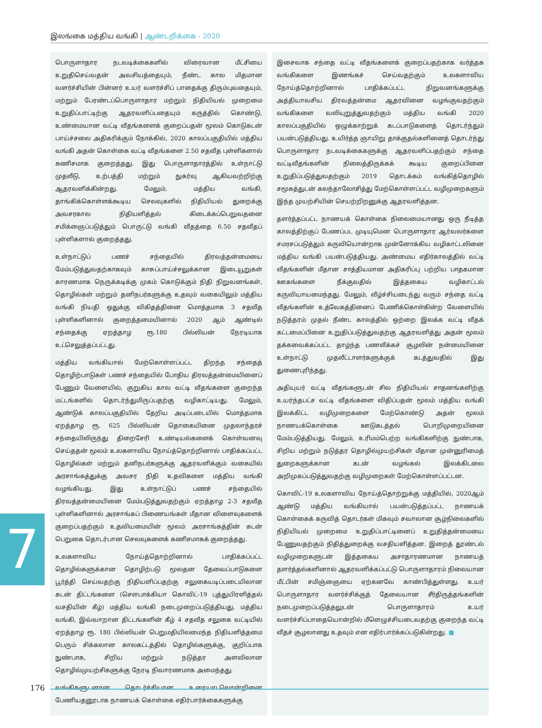இலங்கை மத்திய வங்கி | ஆண்டறிக்கை - 2020
பொருளாதார நடவடிக்கைகளில் விரைவான மீட்சியை உறுதிசெய்வதன் அவசியத்தையும், நீண்ட கால மிதமான வளர்ச்சியின் பின்னர் உயர் வளர்ச்சிப் பாதைக்கு திரும்புவதையும், மற்றும் பேரண்டப்பொருளாதார மற்றும் நிதியியல் முறைமை உறுதிப்பாட்டிற்கு ஆதரவளிப்பதையும் கருத்தில் கொண்டு, உண்மையான வட்டி வீதங்களைக் குறைப்பதன் மூலம் கொடுகடன் பாய்ச்சலை அதிகரிக்கும் நோக்கில், 2020 காலப்பகுதியில் மத்திய வங்கி அதன் கொள்கை வட்டி வீதங்களை 2.50 சதவீத புள்ளிகளால் கணிசமாக குறைத்தது. இது பொருளாதாரத்தில் உள்நாட்டு முதலீடு, உற்பத்தி மற்றும் நுகர்வு ஆகியவற்றிற்கு ஆதரவளிக்கின்றது. மேலும், மத்திய வங்கி, தாங்கிக்கொள்ளக்கூடிய செலவுகளில் நிதியியல் துறைக்கு அவசரகால நிதியளித்தல் கிடைக்கப்பெறுவதனை சமிக்ஞைப்படுத்தும் பொருட்டு வங்கி வீதத்தை 6.50 சதவீதப் புள்ளிகளால் குறைத்தது.
உள்நாட்டுப் பணச் சந்தையில் திரவத்தன்மையை மேம்படுத்துவதற்காகவும் காசுப்பாய்ச்சலுக்கான இடையூறுகள் காரணமாக நெருக்கடிக்கு முகம் கொடுக்கும் நிதி நிறுவனங்கள், தொழில்கள் மற்றும் தனிநபர்களுக்கு உதவும் வகையிலும் மத்திய வங்கி நியதி ஒதுக்கு விகிதத்தினை மொத்தமாக 3 சதவீத புள்ளிகளினால் குறைத்தமையினால் 2020 ஆம் ஆண்டில் சந்தைக்கு ஏறத்தாழ ரூ.180 பில்லியன் நேரடியாக உட்செலுத்தப்பட்டது.
மத்திய வங்கியால் மேற்கொள்ளப்பட்ட திறந்த சந்தைத் தொழிற்பாடுகள் பணச் சந்தையில் போதிய திரவத்தன்மையினைப் பேணும் வேளையில், குறுகிய கால வட்டி வீதங்களை குறைந்த மட்டங்களில் தொடர்ந்துமிருப்பதற்கு வழிகாட்டியது. மேலும், ஆண்டுக் காலப்பகுதியில் தேறிய அடிப்படையில் மொத்தமாக ஏறத்தாழ ரூ. 625 பில்லியன் தொகையினை முதலாந்தரச் சந்தையிலிருந்து திறைசேரி உண்டியல்களைக் கொள்வனவு செய்ததன் மூலம் உலகளாவிய நோய்த்தொற்றினால் பாதிக்கப்பட்ட தொழில்கள் மற்றும் தனிநபர்களுக்கு ஆதரவளிக்கும் வகையில் அரசாங்கத்துக்கு அவசர நிதி உதவிகளை மத்திய வங்கி வழங்கியது. இது உள்நாட்டுப் பணச் சந்தையில் திரவத்தன்மையினை மேம்படுத்துவதற்கும் ஏறத்தாழ 2-3 சதவீத புள்ளிகளினால் அரசாங்கப் பிணையங்கள் மீதான விளைவுகளைக் குறைப்பதற்கும் உதவியமையின் மூலம் அரசாங்கத்தின் கடன் பெறுகை தொடர்பான செலவுகளைக் கணிசமாகக் குறைத்தது.
உலகளாவிய நோய்த்தொற்றினால் பாதிக்கப்பட்ட தொழில்களுக்கான தொழிற்படு மூலதன தேவைப்பாடுகளை பூர்த்தி செய்வதற்கு நிதியளிப்பதற்கு சலுகையடிப்படையிலான கடன் திட்டங்களை (சௌபாக்கியா கொவிட்-19 புத்துயிரளித்தல் வசதியின் கீழ்) மத்திய வங்கி நடைமுறைப்படுத்தியது. மத்திய வங்கி, இவ்வாறான திட்டங்களின் கீழ் 4 சதவீத சலுகை வட்டியில் ஏறத்தாழ ரூ. 180 பில்லியன் பெறுமதியிலமைந்த நிதியளித்தமை பெரும் சிக்கலான காலகட்டத்தில் தொழில்களுக்கு, குறிப்பாக நுண்பாக, சிறிய மற்றும் நடுத்தர அளவிலான தொழில்முயற்சிகளுக்கு நேரடி நிவாரணமாக அமைந்தது.
வங்கிகளுடனான தொடர்ச்சியான உரையாடலொன்றினை பேணியதனூடாக நாணயக் கொள்கை எதிர்பார்க்கைகளுக்கு
இசைவாக சந்தை வட்டி வீதங்களைக் குறைப்பதற்காக வர்த்தக வங்கிகளை இணங்கச் செய்வதற்கும் உலகளாவிய நோய்த்தொற்றினால் பாதிக்கப்பட்ட நிறுவனங்களுக்கு அத்தியாவசிய திரவத்தன்மை ஆதரவினை வழங்குவதற்கும் வங்கிகளை வலியுறுத்துவதற்கும் மத்திய வங்கி 2020 காலப்பகுதியில் ஒழுக்காற்றுக் கடப்பாடுகளைத் தொடர்ந்தும் பயன்படுத்தியது. உயிர்த்த ஞாயிறு தாக்குதல்களினைத் தொடர்ந்து பொருளாதார நடவடிக்கைகளுக்கு ஆதரவளிப்பதற்கும் சந்தை வட்டிவீதங்களின் நிலைத்திருக்கக் கூடிய குறைப்பினை உறுதிப்படுத்துவதற்கும் 2019 தொடக்கம் வங்கித்தொழில் சமூகத்துடன் கலந்தாலோசித்து மேற்கொள்ளப்பட்ட வழிமுறைகளும் இந்த முயற்சியின் செயற்றிறனுக்கு ஆதரவளித்தன.
தளர்த்தப்பட்ட நாணயக் கொள்கை நிலைமையானது ஒரு நீடித்த காலத்திற்குப் பேணப்பட முடியுமென பொருளாதார ஆர்வலர்களை சமரசப்படுத்தும் கருவியொன்றாக முன்னோக்கிய வழிகாட்டலினை மத்திய வங்கி பயன்படுத்தியது. அண்மைய எதிர்காலத்தில் வட்டி வீதங்களின் மீதான சாத்தியமான அதிகரிப்பு பற்றிய பாதகமான ஊகங்களை நீக்குவதில் இத்தகைய வழிகாட்டல் கருவியாயமைந்தது. மேலும், வீழ்ச்சியடைந்து வரும் சந்தை வட்டி வீதங்களின் உத்வேகத்தினைப் பேணிக்கொள்கின்ற வேளையில் நடுத்தரம் முதல் நீண்ட காலத்தில் ஒற்றை இலக்க வட்டி வீதக் கட்டமைப்பினை உறுதிப்படுத்துவதற்கு ஆதரவளித்து அதன் மூலம் தக்கவைக்கப்பட்ட தாழ்ந்த பணவீக்கச் சூழலின் நன்மையினை உள்நாட்டு முதலீட்டாளர்களுக்குக் கடத்துவதில் இது துணைபுரிந்தது.
அதியுயர் வட்டி வீதங்களுடன் சில நிதியியல் சாதனங்களிற்கு உயர்ந்தபட்ச வட்டி வீதங்களை விதிப்பதன் மூலம் மத்திய வங்கி இலக்கிட்ட வழிமுறைகளை மேற்கொண்டு அதன் மூலம் நாணயக்கொள்கை ஊடுகடத்தல் பொறிமுறையினை மேம்படுத்தியது. மேலும், உரிமம்பெற்ற வங்கிகளிற்கு நுண்பாக, சிறிய மற்றும் நடுத்தர தொழில்முயற்சிகள் மீதான முன்னுரிமைத் துறைகளுக்கான கடன் வழங்கல் இலக்கிடலை அறிமுகப்படுத்துவதற்கு வழிமுறைகள் மேற்கொள்ளப்பட்டன.
கொவிட்-19 உலகளாவிய நோய்த்தொற்றுக்கு மத்தியில், 2020ஆம் ஆண்டு மத்திய வங்கியால் பயன்படுத்தப்பட்ட நாணயக் கொள்கைக் கருவித் தொடர்கள் மிகவும் சவாலான சூழ்நிலைகளில் நிதியியல் முறைமை உறுதிப்பாட்டினைப் உறுதித்தன்மையை பேணுவதற்கும் நிதித்துறைக்கு வசதியளித்தன. இறைத் தூண்டல் வழிமுறைகளுடன் இத்தகைய அசாதாரணமான நாணயத் தளர்த்தல்களினால் ஆதரவளிக்கப்பட்டு பொருளாதாரம் நிலையான மீட்பின் சமிஞ்ஞையை ஏற்கனவே காண்பித்துள்ளது. உயர் பொருளாதார வளர்ச்சிக்குத் தேவையான சீர்திருத்தங்களின் நடைமுறைப்படுத்தலுடன் பொருளாதாரம் உயர் வளர்ச்சிப்பாதையொன்றில் மீளெழுச்சியடைவதற்கு குறைந்த வட்டி வீதச் சூழலானது உதவும் என எதிர்பார்க்கப்படுகின்றது. ■
7
176